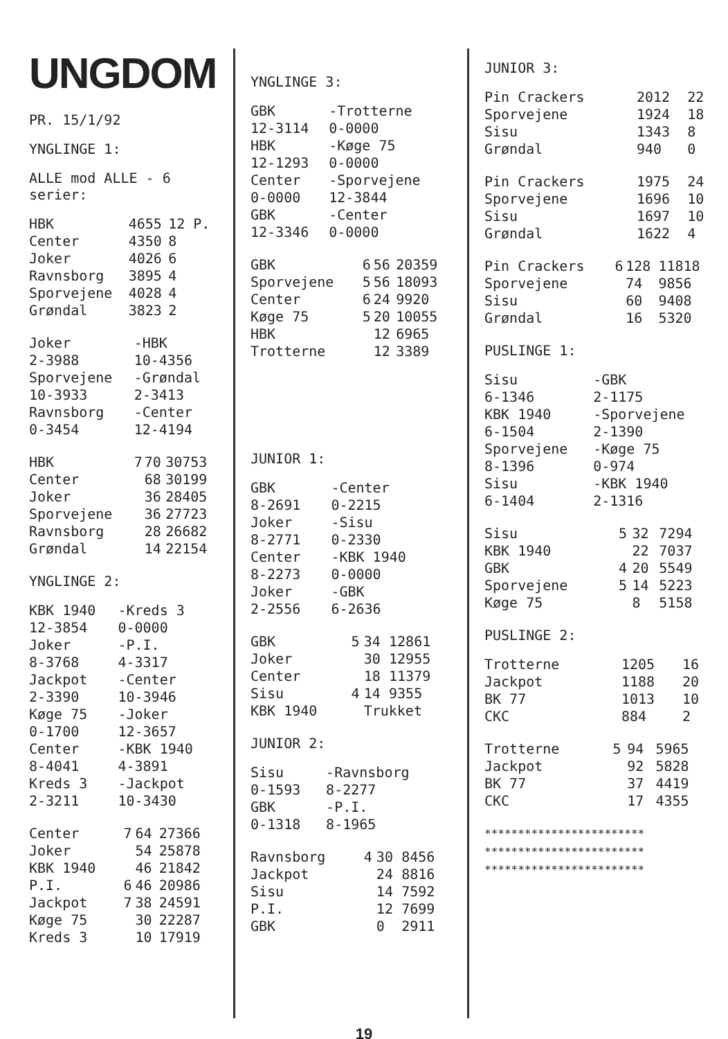UNGDOM
PR. 15/1/92
YNGLINGE 1:
ALLE mod ALLE - 6 serier:
| HBK | 4655 | 12 P. |
| Center | 4350 | 8 |
| Joker | 4026 | 6 |
| Ravnsborg | 3895 | 4 |
| Sporvejene | 4028 | 4 |
| Grøndal | 3823 | 2 |
| Joker 2-3988 | -HBK 10-4356 |
| Sporvejene 10-3933 | -Grøndal 2-3413 |
| Ravnsborg 0-3454 | -Center 12-4194 |
| HBK | 7 | 70 | 30753 |
| Center | | 68 | 30199 |
| Joker | | 36 | 28405 |
| Sporvejene | | 36 | 27723 |
| Ravnsborg | | 28 | 26682 |
| Grøndal | | 14 | 22154 |
YNGLINGE 2:
| KBK 1940 12-3854 | -Kreds 3 0-0000 |
| Joker 8-3768 | -P.I. 4-3317 |
| Jackpot 2-3390 | -Center 10-3946 |
| Køge 75 0-1700 | -Joker 12-3657 |
| Center 8-4041 | -KBK 1940 4-3891 |
| Kreds 3 2-3211 | -Jackpot 10-3430 |
| Center | 7 | 64 | 27366 |
| Joker | | 54 | 25878 |
| KBK 1940 | | 46 | 21842 |
| P.I. | 6 | 46 | 20986 |
| Jackpot | 7 | 38 | 24591 |
| Køge 75 | | 30 | 22287 |
| Kreds 3 | | 10 | 17919 |
YNGLINGE 3:
| GBK 12-3114 | -Trotterne 0-0000 |
| HBK 12-1293 | -Køge 75 0-0000 |
| Center 0-0000 | -Sporvejene 12-3844 |
| GBK 12-3346 | -Center 0-0000 |
| GBK | 6 | 56 | 20359 |
| Sporvejene | 5 | 56 | 18093 |
| Center | 6 | 24 | 9920 |
| Køge 75 | 5 | 20 | 10055 |
| HBK | | 12 | 6965 |
| Trotterne | | 12 | 3389 |
JUNIOR 1:
| GBK 8-2691 | -Center 0-2215 |
| Joker 8-2771 | -Sisu 0-2330 |
| Center 8-2273 | -KBK 1940 0-0000 |
| Joker 2-2556 | -GBK 6-2636 |
| GBK | 5 | 34 | 12861 |
| Joker | | 30 | 12955 |
| Center | | 18 | 11379 |
| Sisu | 4 | 14 | 9355 |
| KBK 1940 | | Trukket | |
JUNIOR 2:
| Sisu 0-1593 | -Ravnsborg 8-2277 |
| GBK 0-1318 | -P.I. 8-1965 |
| Ravnsborg | 4 | 30 | 8456 |
| Jackpot | | 24 | 8816 |
| Sisu | | 14 | 7592 |
| P.I. | | 12 | 7699 |
| GBK | | 0 | 2911 |
JUNIOR 3:
| Pin Crackers | 2012 | 22 |
| Sporvejene | 1924 | 18 |
| Sisu | 1343 | 8 |
| Grøndal | 940 | 0 |
| Pin Crackers | 1975 | 24 |
| Sporvejene | 1696 | 10 |
| Sisu | 1697 | 10 |
| Grøndal | 1622 | 4 |
| Pin Crackers | 6 | 128 | 11818 |
| Sporvejene | | 74 | 9856 |
| Sisu | | 60 | 9408 |
| Grøndal | | 16 | 5320 |
PUSLINGE 1:
| Sisu 6-1346 | -GBK 2-1175 |
| KBK 1940 6-1504 | -Sporvejene 2-1390 |
| Sporvejene 8-1396 | -Køge 75 0-974 |
| Sisu 6-1404 | -KBK 1940 2-1316 |
| Sisu | 5 | 32 | 7294 |
| KBK 1940 | | 22 | 7037 |
| GBK | 4 | 20 | 5549 |
| Sporvejene | 5 | 14 | 5223 |
| Køge 75 | | 8 | 5158 |
PUSLINGE 2:
| Trotterne | 1205 | 16 |
| Jackpot | 1188 | 20 |
| BK 77 | 1013 | 10 |
| CKC | 884 | 2 |
| Trotterne | 5 | 94 | 5965 |
| Jackpot | | 92 | 5828 |
| BK 77 | | 37 | 4419 |
| CKC | | 17 | 4355 |
************************
************************
************************
19